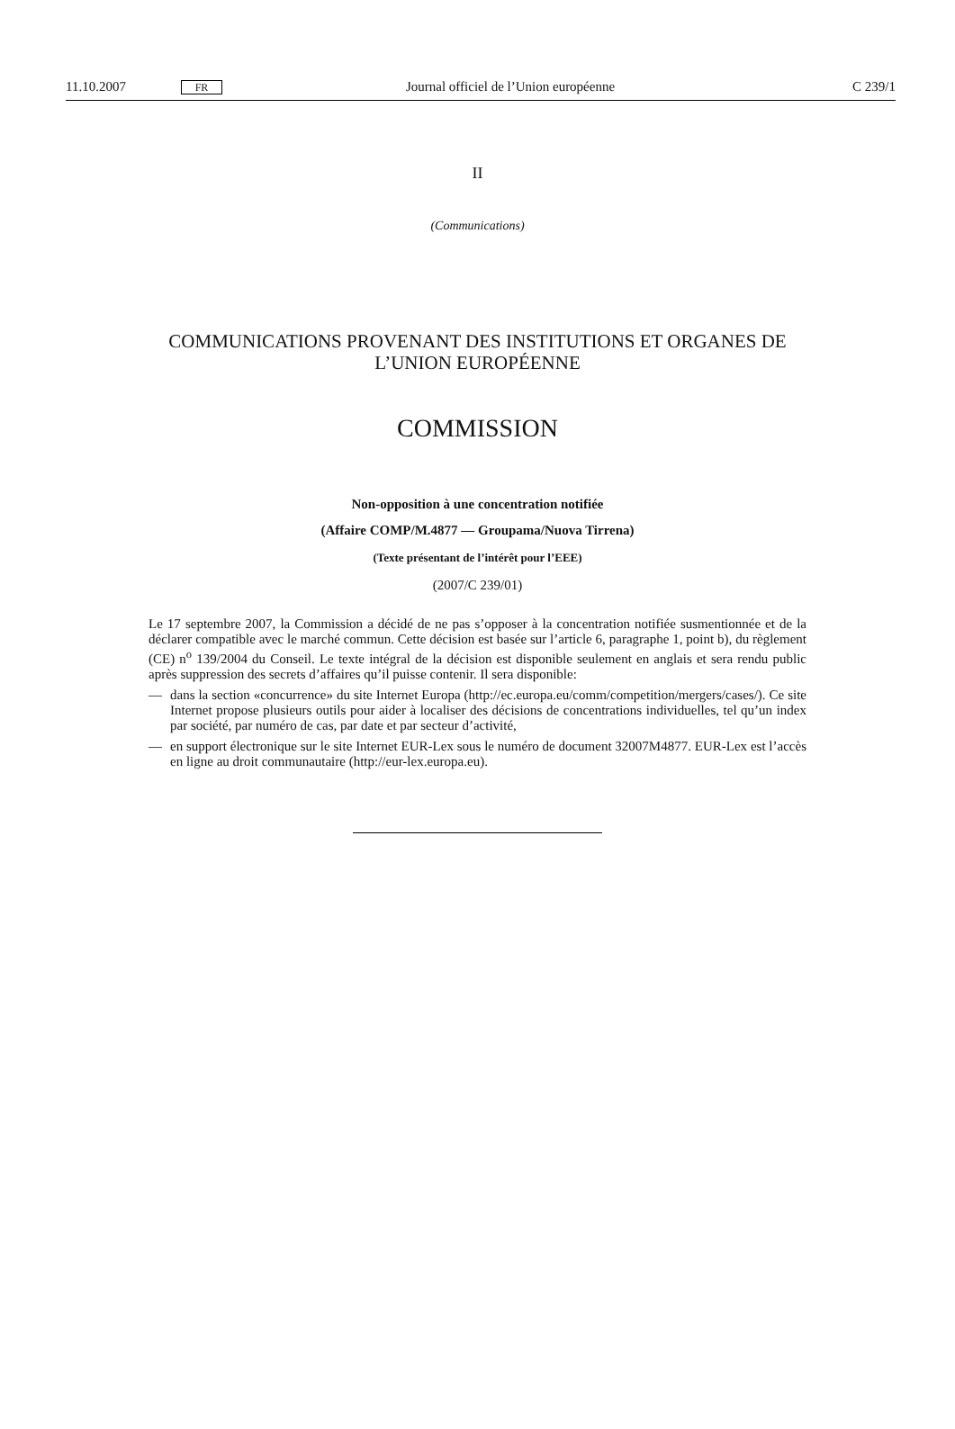11.10.2007 FR Journal officiel de l’Union européenne C 239/1
II
(Communications)
COMMUNICATIONS PROVENANT DES INSTITUTIONS ET ORGANES DE
L’UNION EUROPÉENNE
COMMISSION
Non-opposition à une concentration notifiée
(Affaire COMP/M.4877 — Groupama/Nuova Tirrena)
(Texte présentant de l’intérêt pour l’EEE)
(2007/C 239/01)
Le 17 septembre 2007, la Commission a décidé de ne pas s’opposer à la concentration notifiée susmentionnée et de la déclarer compatible avec le marché commun. Cette décision est basée sur l’article 6, paragraphe 1, point b), du règlement (CE) n<sup>o</sup> 139/2004 du Conseil. Le texte intégral de la décision est disponible seulement en anglais et sera rendu public après suppression des secrets d’affaires qu’il puisse contenir. Il sera disponible:
— dans la section «concurrence» du site Internet Europa (http://ec.europa.eu/comm/competition/mergers/cases/). Ce site Internet propose plusieurs outils pour aider à localiser des décisions de concentrations individuelles, tel qu’un index par société, par numéro de cas, par date et par secteur d’activité,
— en support électronique sur le site Internet EUR-Lex sous le numéro de document 32007M4877. EUR-Lex est l’accès en ligne au droit communautaire (http://eur-lex.europa.eu).